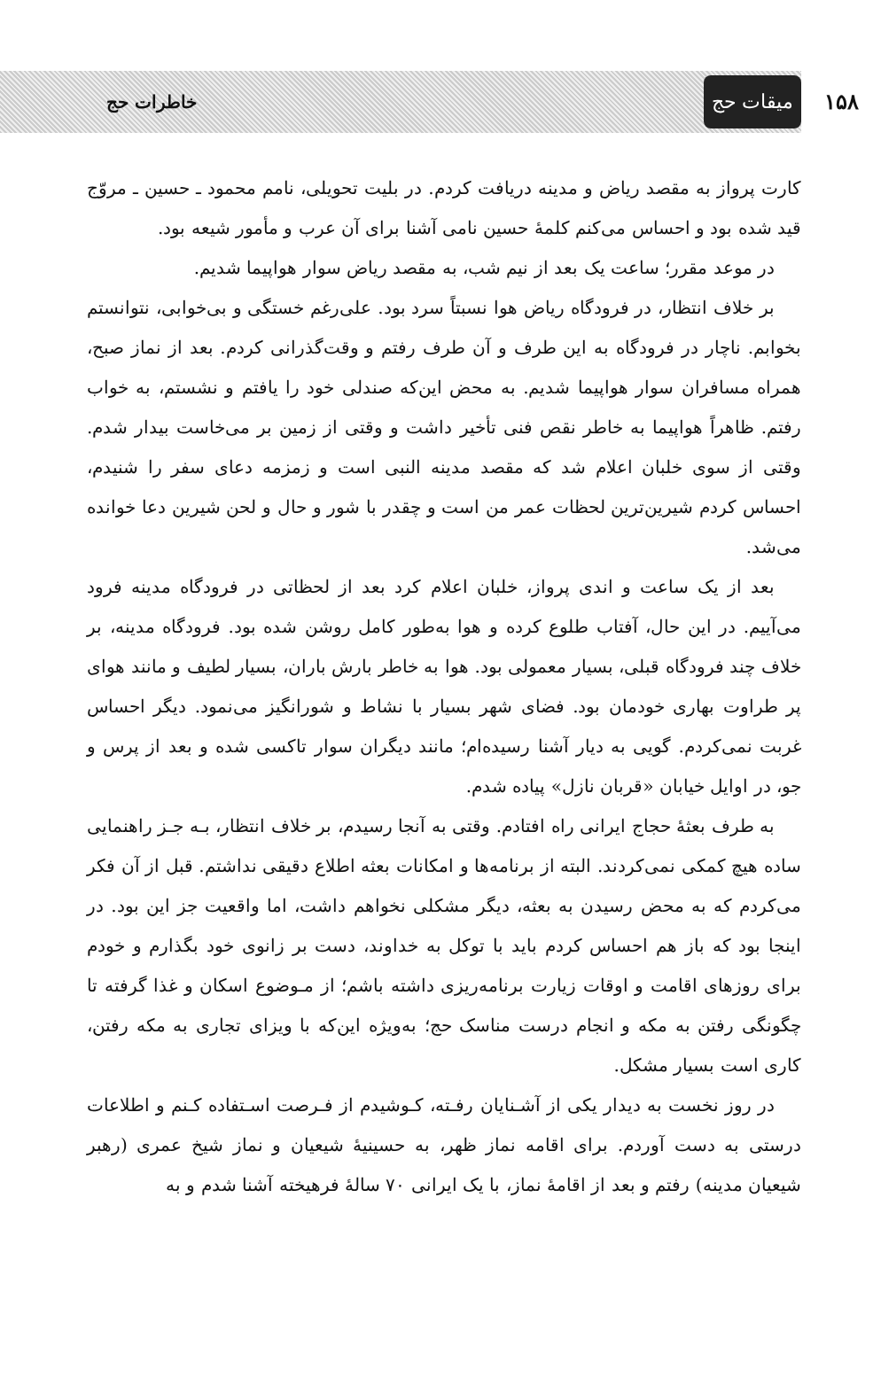۱۵۸
میقات حج
خاطرات حج
کارت پرواز به مقصد ریاض و مدینه دریافت کردم. در بلیت تحویلی، نامم محمود ـ حسین ـ مروّج قید شده بود و احساس می‌کنم کلمهٔ حسین نامی آشنا برای آن عرب و مأمور شیعه بود.
در موعد مقرر؛ ساعت یک بعد از نیم شب، به مقصد ریاض سوار هواپیما شدیم.
بر خلاف انتظار، در فرودگاه ریاض هوا نسبتاً سرد بود. علی‌رغم خستگی و بی‌خوابی، نتوانستم بخوابم. ناچار در فرودگاه به این طرف و آن طرف رفتم و وقت‌گذرانی کردم. بعد از نماز صبح، همراه مسافران سوار هواپیما شدیم. به محض این‌که صندلی خود را یافتم و نشستم، به خواب رفتم. ظاهراً هواپیما به خاطر نقص فنی تأخیر داشت و وقتی از زمین بر می‌خاست بیدار شدم. وقتی از سوی خلبان اعلام شد که مقصد مدینه النبی است و زمزمه دعای سفر را شنیدم، احساس کردم شیرین‌ترین لحظات عمر من است و چقدر با شور و حال و لحن شیرین دعا خوانده می‌شد.
بعد از یک ساعت و اندی پرواز، خلبان اعلام کرد بعد از لحظاتی در فرودگاه مدینه فرود می‌آییم. در این حال، آفتاب طلوع کرده و هوا به‌طور کامل روشن شده بود. فرودگاه مدینه، بر خلاف چند فرودگاه قبلی، بسیار معمولی بود. هوا به خاطر بارش باران، بسیار لطیف و مانند هوای پر طراوت بهاری خودمان بود. فضای شهر بسیار با نشاط و شورانگیز می‌نمود. دیگر احساس غربت نمی‌کردم. گویی به دیار آشنا رسیده‌ام؛ مانند دیگران سوار تاکسی شده و بعد از پرس و جو، در اوایل خیابان «قربان نازل» پیاده شدم.
به طرف بعثهٔ حجاج ایرانی راه افتادم. وقتی به آنجا رسیدم، بر خلاف انتظار، بـه جـز راهنمایی ساده هیچ کمکی نمی‌کردند. البته از برنامه‌ها و امکانات بعثه اطلاع دقیقی نداشتم. قبل از آن فکر می‌کردم که به محض رسیدن به بعثه، دیگر مشکلی نخواهم داشت، اما واقعیت جز این بود. در اینجا بود که باز هم احساس کردم باید با توکل به خداوند، دست بر زانوی خود بگذارم و خودم برای روزهای اقامت و اوقات زیارت برنامه‌ریزی داشته باشم؛ از مـوضوع اسکان و غذا گرفته تا چگونگی رفتن به مکه و انجام درست مناسک حج؛ به‌ویژه این‌که با ویزای تجاری به مکه رفتن، کاری است بسیار مشکل.
در روز نخست به دیدار یکی از آشـنایان رفـته، کـوشیدم از فـرصت اسـتفاده کـنم و اطلاعات درستی به دست آوردم. برای اقامه نماز ظهر، به حسینیهٔ شیعیان و نماز شیخ عمری (رهبر شیعیان مدینه) رفتم و بعد از اقامهٔ نماز، با یک ایرانی ۷۰ سالهٔ فرهیخته آشنا شدم و به